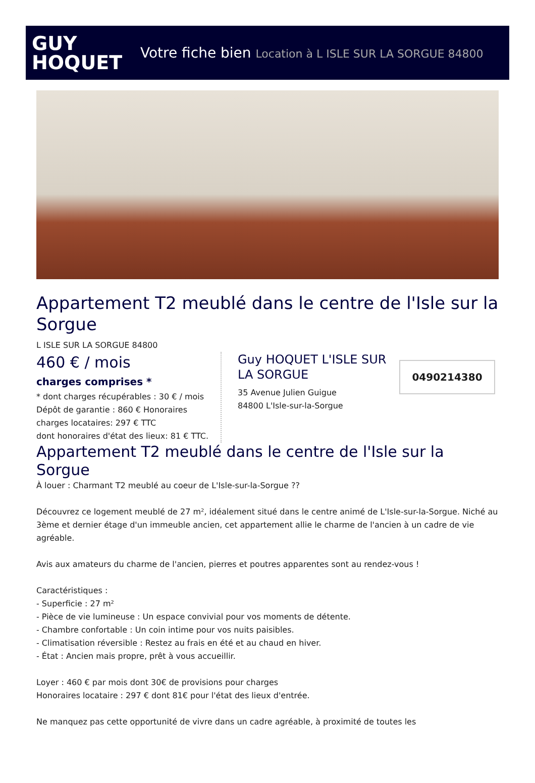GUY
HOQUET
Votre fiche bien Location à L ISLE SUR LA SORGUE 84800
Appartement T2 meublé dans le centre de l'Isle sur la Sorgue
L ISLE SUR LA SORGUE 84800
460 € / mois
charges comprises *
* dont charges récupérables : 30 € / mois
Dépôt de garantie : 860 € Honoraires charges locataires: 297 € TTC
dont honoraires d'état des lieux: 81 € TTC.
Guy HOQUET L'ISLE SUR LA SORGUE
35 Avenue Julien Guigue
84800 L'Isle-sur-la-Sorgue
0490214380
Appartement T2 meublé dans le centre de l'Isle sur la Sorgue
À louer : Charmant T2 meublé au coeur de L'Isle-sur-la-Sorgue ??
Découvrez ce logement meublé de 27 m², idéalement situé dans le centre animé de L'Isle-sur-la-Sorgue. Niché au 3ème et dernier étage d'un immeuble ancien, cet appartement allie le charme de l'ancien à un cadre de vie agréable.
Avis aux amateurs du charme de l'ancien, pierres et poutres apparentes sont au rendez-vous !
Caractéristiques :
- Superficie : 27 m²
- Pièce de vie lumineuse : Un espace convivial pour vos moments de détente.
- Chambre confortable : Un coin intime pour vos nuits paisibles.
- Climatisation réversible : Restez au frais en été et au chaud en hiver.
- État : Ancien mais propre, prêt à vous accueillir.
Loyer : 460 € par mois dont 30€ de provisions pour charges
Honoraires locataire : 297 € dont 81€ pour l'état des lieux d'entrée.
Ne manquez pas cette opportunité de vivre dans un cadre agréable, à proximité de toutes les